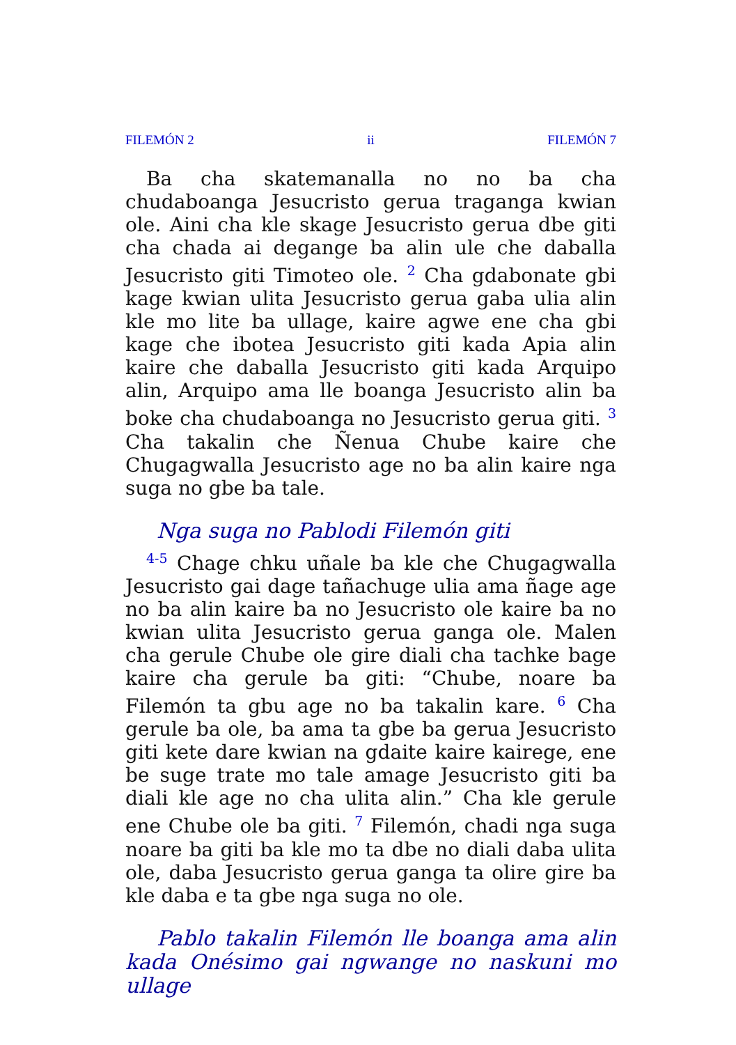FILEMÓN 2 ii FILEMÓN 7
Ba cha skatemanalla no no ba cha chudaboanga Jesucristo gerua traganga kwian ole. Aini cha kle skage Jesucristo gerua dbe giti cha chada ai degange ba alin ule che daballa Jesucristo giti Timoteo ole. <sup>2</sup> Cha gdabonate gbi kage kwian ulita Jesucristo gerua gaba ulia alin kle mo lite ba ullage, kaire agwe ene cha gbi kage che ibotea Jesucristo giti kada Apia alin kaire che daballa Jesucristo giti kada Arquipo alin, Arquipo ama lle boanga Jesucristo alin ba boke cha chudaboanga no Jesucristo gerua giti. <sup>3</sup> Cha takalin che Ñenua Chube kaire che Chugagwalla Jesucristo age no ba alin kaire nga suga no gbe ba tale.
Nga suga no Pablodi Filemón giti
<sup>4-5</sup> Chage chku uñale ba kle che Chugagwalla Jesucristo gai dage tañachuge ulia ama ñage age no ba alin kaire ba no Jesucristo ole kaire ba no kwian ulita Jesucristo gerua ganga ole. Malen cha gerule Chube ole gire diali cha tachke bage kaire cha gerule ba giti: “Chube, noare ba Filemón ta gbu age no ba takalin kare. <sup>6</sup> Cha gerule ba ole, ba ama ta gbe ba gerua Jesucristo giti kete dare kwian na gdaite kaire kairege, ene be suge trate mo tale amage Jesucristo giti ba diali kle age no cha ulita alin.” Cha kle gerule ene Chube ole ba giti. <sup>7</sup> Filemón, chadi nga suga noare ba giti ba kle mo ta dbe no diali daba ulita ole, daba Jesucristo gerua ganga ta olire gire ba kle daba e ta gbe nga suga no ole.
Pablo takalin Filemón lle boanga ama alin kada Onésimo gai ngwange no naskuni mo ullage